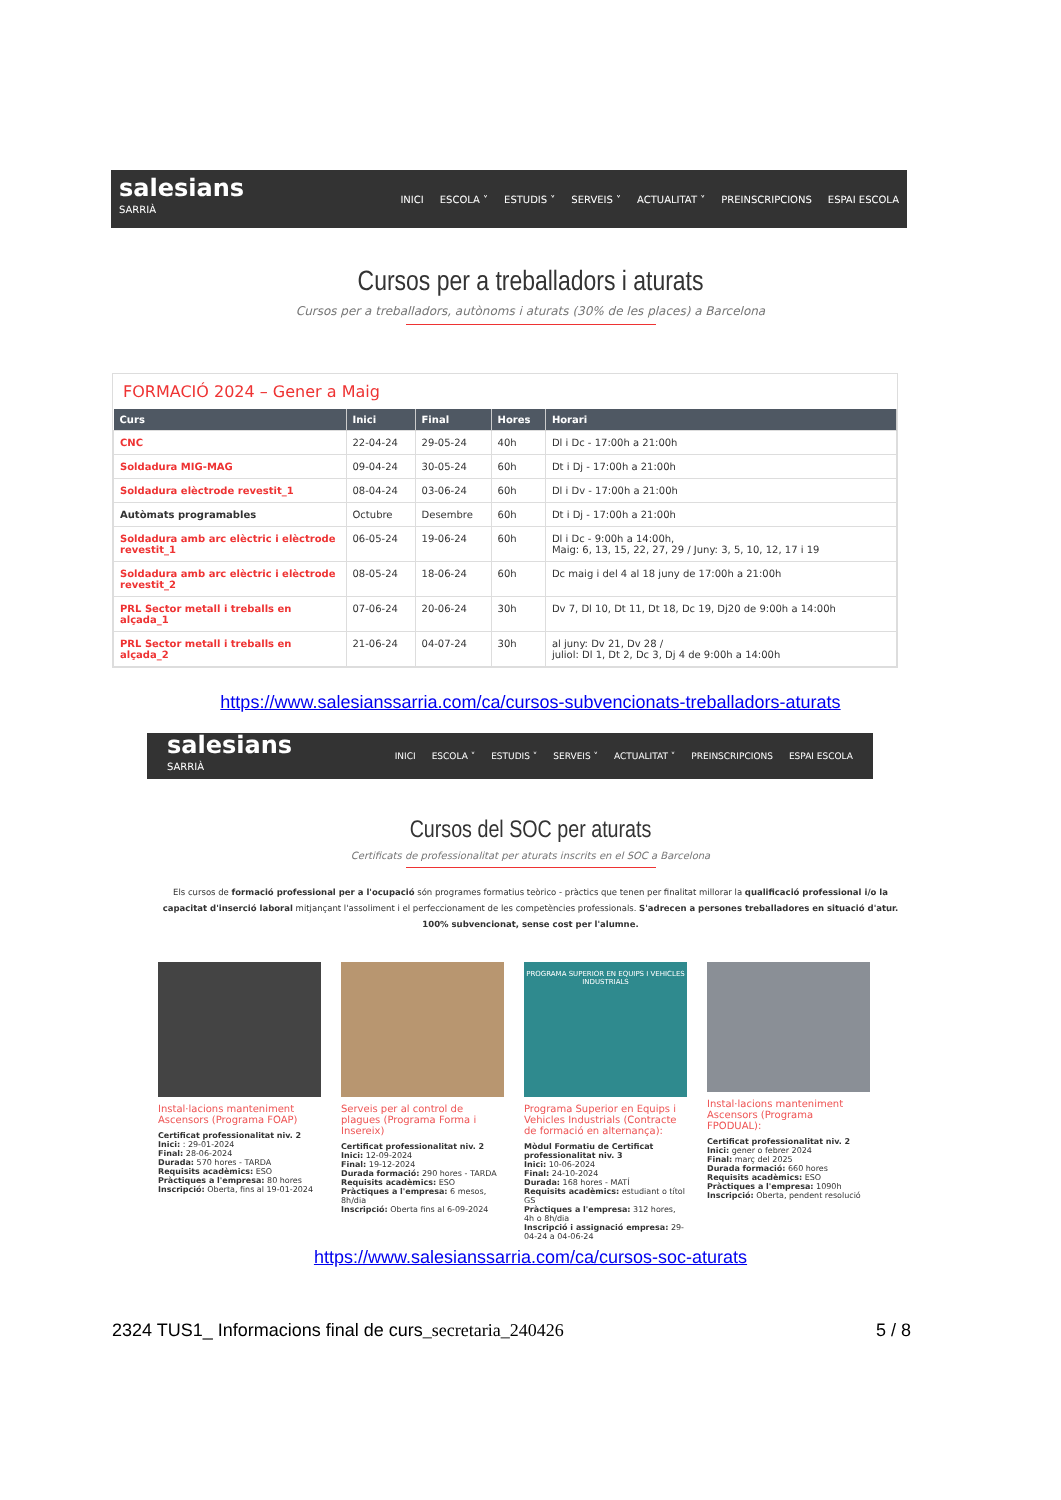salesians
SARRIÀ
INICI ESCOLA ˅ ESTUDIS ˅ SERVEIS ˅ ACTUALITAT ˅ PREINSCRIPCIONS ESPAI ESCOLA
Cursos per a treballadors i aturats
Cursos per a treballadors, autònoms i aturats (30% de les places) a Barcelona
FORMACIÓ 2024 – Gener a Maig
| Curs | Inici | Final | Hores | Horari |
| --- | --- | --- | --- | --- |
| CNC | 22-04-24 | 29-05-24 | 40h | Dl i Dc - 17:00h a 21:00h |
| Soldadura MIG-MAG | 09-04-24 | 30-05-24 | 60h | Dt i Dj - 17:00h a 21:00h |
| Soldadura elèctrode revestit_1 | 08-04-24 | 03-06-24 | 60h | Dl i Dv - 17:00h a 21:00h |
| Autòmats programables | Octubre | Desembre | 60h | Dt i Dj - 17:00h a 21:00h |
| Soldadura amb arc elèctric i elèctrode revestit_1 | 06-05-24 | 19-06-24 | 60h | Dl i Dc - 9:00h a 14:00h, Maig: 6, 13, 15, 22, 27, 29 / Juny: 3, 5, 10, 12, 17 i 19 |
| Soldadura amb arc elèctric i elèctrode revestit_2 | 08-05-24 | 18-06-24 | 60h | Dc maig i del 4 al 18 juny de 17:00h a 21:00h |
| PRL Sector metall i treballs en alçada_1 | 07-06-24 | 20-06-24 | 30h | Dv 7, Dl 10, Dt 11, Dt 18, Dc 19, Dj20 de 9:00h a 14:00h |
| PRL Sector metall i treballs en alçada_2 | 21-06-24 | 04-07-24 | 30h | al juny: Dv 21, Dv 28 / juliol: Dl 1, Dt 2, Dc 3, Dj 4 de 9:00h a 14:00h |
https://www.salesianssarria.com/ca/cursos-subvencionats-treballadors-aturats
salesians
SARRIÀ
INICI ESCOLA ˅ ESTUDIS ˅ SERVEIS ˅ ACTUALITAT ˅ PREINSCRIPCIONS ESPAI ESCOLA
Cursos del SOC per aturats
Certificats de professionalitat per aturats inscrits en el SOC a Barcelona
Els cursos de formació professional per a l'ocupació són programes formatius teòrico - pràctics que tenen per finalitat millorar la qualificació professional i/o la capacitat d'inserció laboral mitjançant l'assoliment i el perfeccionament de les competències professionals. S'adrecen a persones treballadores en situació d'atur. 100% subvencionat, sense cost per l'alumne.
Instal·lacions manteniment Ascensors (Programa FOAP)
Certificat professionalitat niv. 2
Inici: : 29-01-2024
Final: 28-06-2024
Durada: 570 hores - TARDA
Requisits acadèmics: ESO
Pràctiques a l'empresa: 80 hores
Inscripció: Oberta, fins al 19-01-2024
Serveis per al control de plagues (Programa Forma i Insereix)
Certificat professionalitat niv. 2
Inici: 12-09-2024
Final: 19-12-2024
Durada formació: 290 hores - TARDA
Requisits acadèmics: ESO
Pràctiques a l'empresa: 6 mesos, 8h/dia
Inscripció: Oberta fins al 6-09-2024
PROGRAMA SUPERIOR EN EQUIPS I VEHICLES INDUSTRIALS
Programa Superior en Equips i Vehicles Industrials (Contracte de formació en alternança):
Mòdul Formatiu de Certificat professionalitat niv. 3
Inici: 10-06-2024
Final: 24-10-2024
Durada: 168 hores - MATÍ
Requisits acadèmics: estudiant o títol GS
Pràctiques a l'empresa: 312 hores, 4h o 8h/dia
Inscripció i assignació empresa: 29-04-24 a 04-06-24
Instal·lacions manteniment Ascensors (Programa FPODUAL):
Certificat professionalitat niv. 2
Inici: gener o febrer 2024
Final: març del 2025
Durada formació: 660 hores
Requisits acadèmics: ESO
Pràctiques a l'empresa: 1090h
Inscripció: Oberta, pendent resolució
https://www.salesianssarria.com/ca/cursos-soc-aturats
2324 TUS1_ Informacions final de curs_secretaria_240426 5 / 8